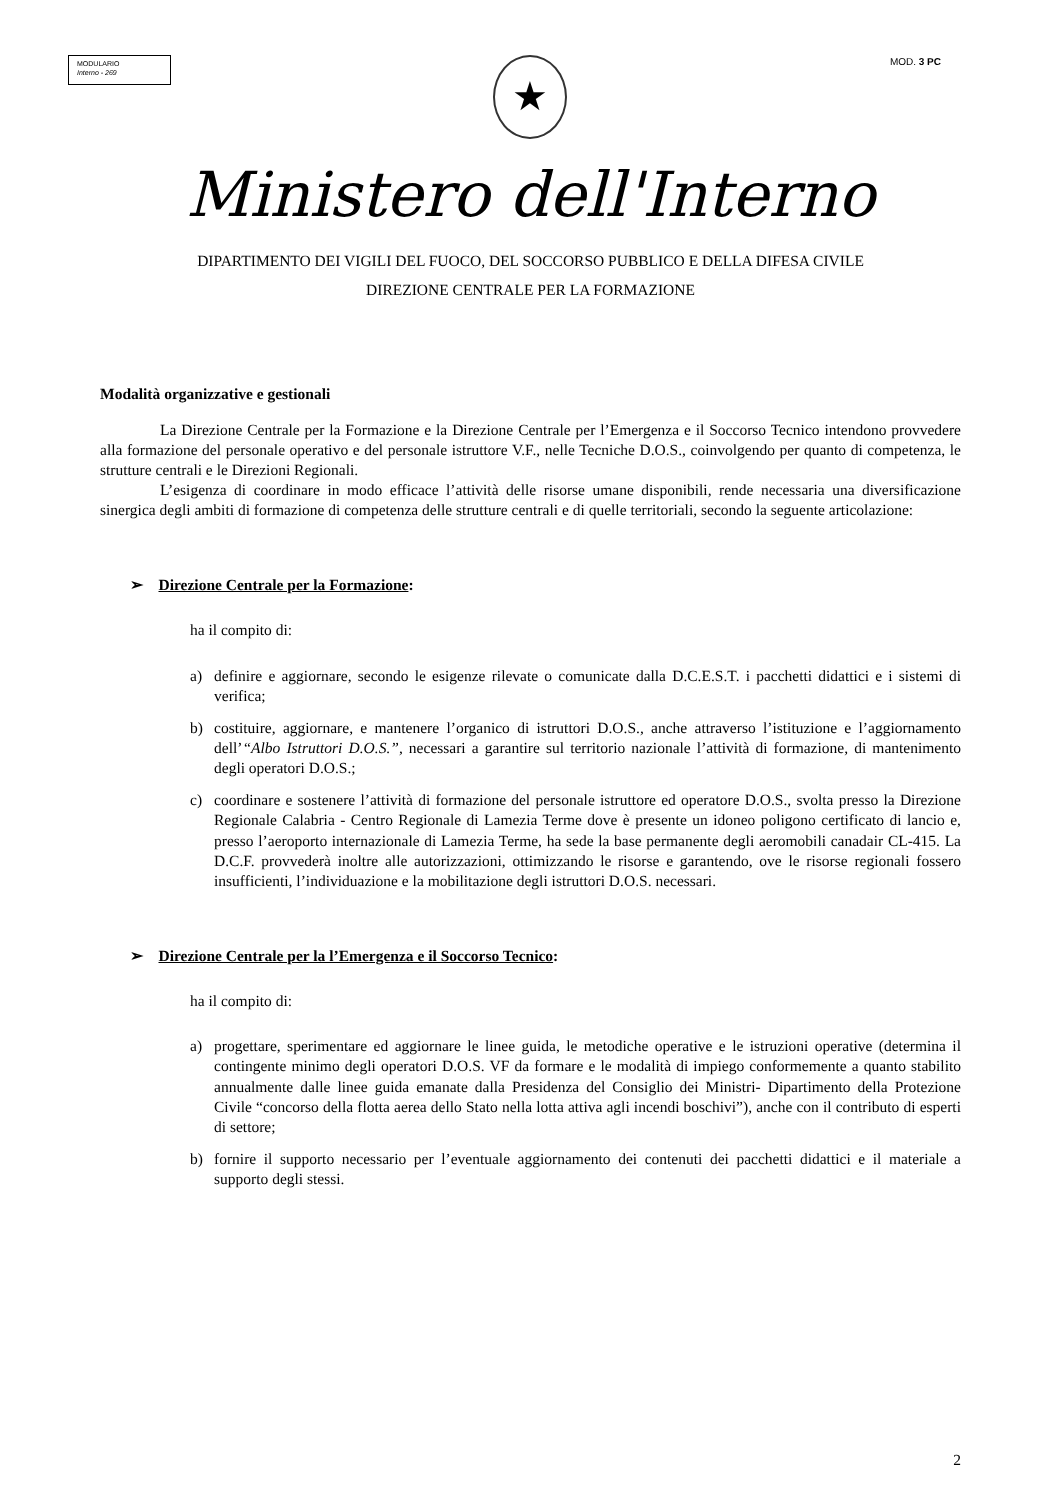MODULARIO
Interno - 269
★
MOD. 3 PC
Ministero dell'Interno
DIPARTIMENTO DEI VIGILI DEL FUOCO, DEL SOCCORSO PUBBLICO E DELLA DIFESA CIVILE
DIREZIONE CENTRALE PER LA FORMAZIONE
Modalità organizzative e gestionali
La Direzione Centrale per la Formazione e la Direzione Centrale per l’Emergenza e il Soccorso Tecnico intendono provvedere alla formazione del personale operativo e del personale istruttore V.F., nelle Tecniche D.O.S., coinvolgendo per quanto di competenza, le strutture centrali e le Direzioni Regionali.
L’esigenza di coordinare in modo efficace l’attività delle risorse umane disponibili, rende necessaria una diversificazione sinergica degli ambiti di formazione di competenza delle strutture centrali e di quelle territoriali, secondo la seguente articolazione:
➢ Direzione Centrale per la Formazione:
ha il compito di:
a) definire e aggiornare, secondo le esigenze rilevate o comunicate dalla D.C.E.S.T. i pacchetti didattici e i sistemi di verifica;
b) costituire, aggiornare, e mantenere l’organico di istruttori D.O.S., anche attraverso l’istituzione e l’aggiornamento dell’“Albo Istruttori D.O.S.”, necessari a garantire sul territorio nazionale l’attività di formazione, di mantenimento degli operatori D.O.S.;
c) coordinare e sostenere l’attività di formazione del personale istruttore ed operatore D.O.S., svolta presso la Direzione Regionale Calabria - Centro Regionale di Lamezia Terme dove è presente un idoneo poligono certificato di lancio e, presso l’aeroporto internazionale di Lamezia Terme, ha sede la base permanente degli aeromobili canadair CL-415. La D.C.F. provvederà inoltre alle autorizzazioni, ottimizzando le risorse e garantendo, ove le risorse regionali fossero insufficienti, l’individuazione e la mobilitazione degli istruttori D.O.S. necessari.
➢ Direzione Centrale per la l’Emergenza e il Soccorso Tecnico:
ha il compito di:
a) progettare, sperimentare ed aggiornare le linee guida, le metodiche operative e le istruzioni operative (determina il contingente minimo degli operatori D.O.S. VF da formare e le modalità di impiego conformemente a quanto stabilito annualmente dalle linee guida emanate dalla Presidenza del Consiglio dei Ministri- Dipartimento della Protezione Civile “concorso della flotta aerea dello Stato nella lotta attiva agli incendi boschivi”), anche con il contributo di esperti di settore;
b) fornire il supporto necessario per l’eventuale aggiornamento dei contenuti dei pacchetti didattici e il materiale a supporto degli stessi.
2